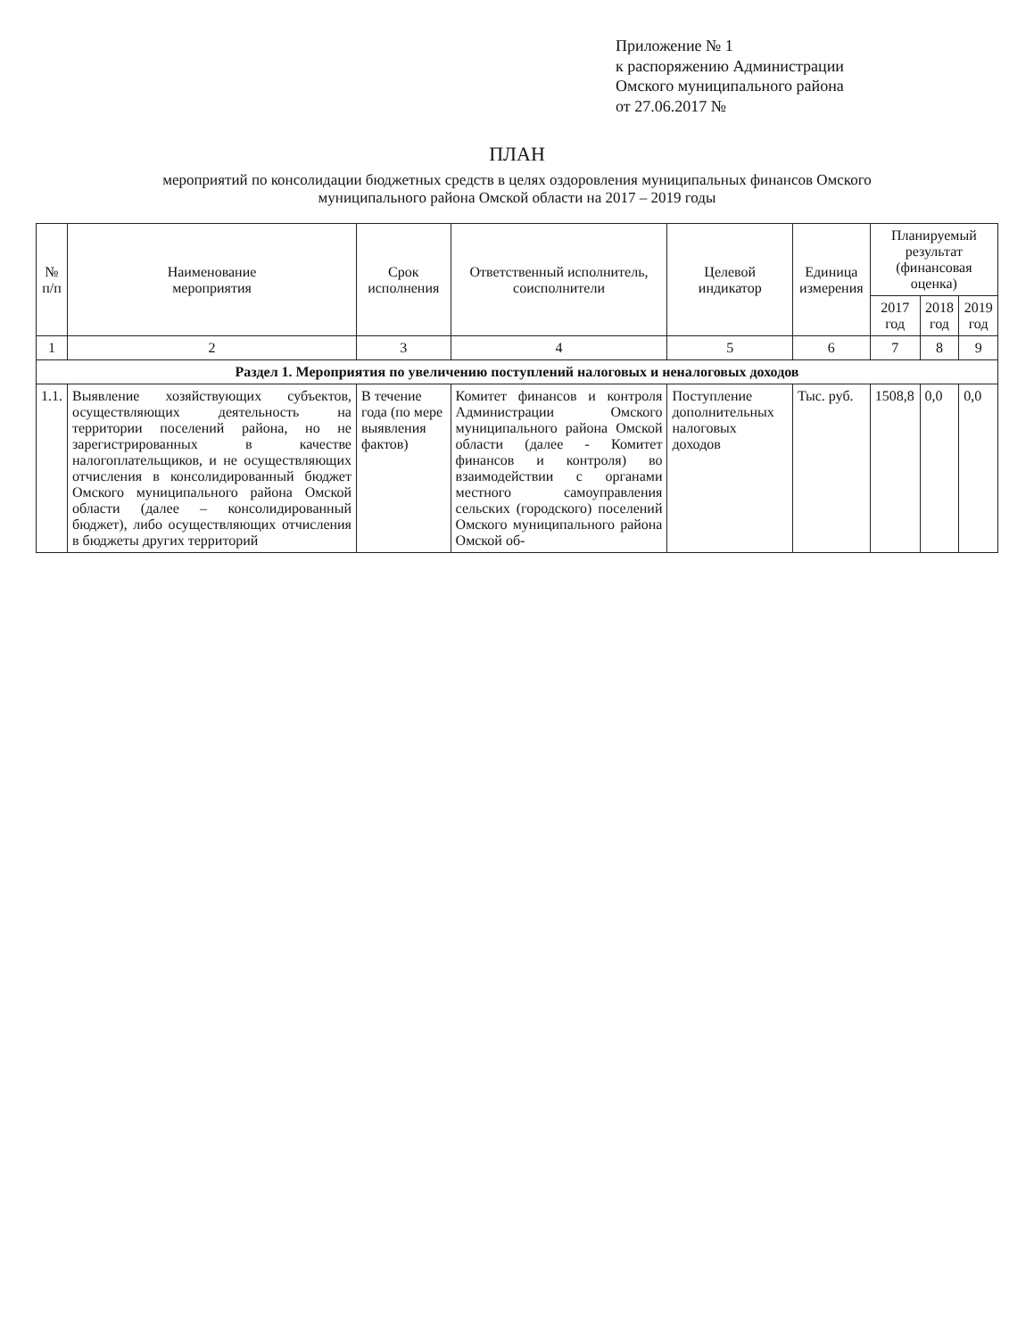Приложение № 1
к распоряжению Администрации
Омского муниципального района
от 27.06.2017 №
ПЛАН
мероприятий по консолидации бюджетных средств в целях оздоровления муниципальных финансов Омского
муниципального района Омской области на 2017 – 2019 годы
| № п/п | Наименование мероприятия | Срок исполнения | Ответственный исполнитель, соисполнители | Целевой индикатор | Единица измерения | Планируемый результат (финансовая оценка) | | |
| --- | --- | --- | --- | --- | --- | --- | --- | --- |
| | | | | | | 2017 год | 2018 год | 2019 год |
| 1 | 2 | 3 | 4 | 5 | 6 | 7 | 8 | 9 |
| Раздел 1. Мероприятия по увеличению поступлений налоговых и неналоговых доходов | | | | | | | | |
| 1.1. | Выявление хозяйствующих субъектов, осуществляющих деятельность на территории поселений района, но не зарегистрированных в качестве налогоплательщиков, и не осуществляющих отчисления в консолидированный бюджет Омского муниципального района Омской области (далее – консолидированный бюджет), либо осуществляющих отчисления в бюджеты других территорий | В течение года (по мере выявления фактов) | Комитет финансов и контроля Администрации Омского муниципального района Омской области (далее - Комитет финансов и контроля) во взаимодействии с органами местного самоуправления сельских (городского) поселений Омского муниципального района Омской об- | Поступление дополнительных налоговых доходов | Тыс. руб. | 1508,8 | 0,0 | 0,0 |